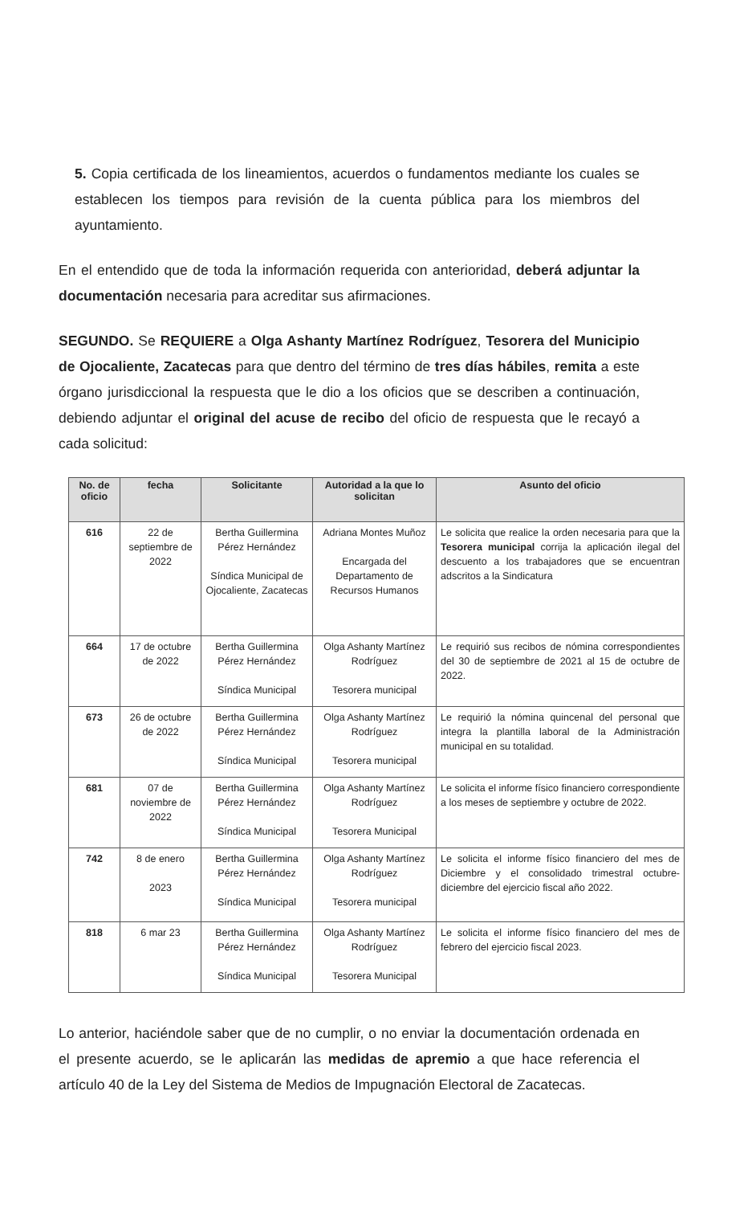5. Copia certificada de los lineamientos, acuerdos o fundamentos mediante los cuales se establecen los tiempos para revisión de la cuenta pública para los miembros del ayuntamiento.
En el entendido que de toda la información requerida con anterioridad, deberá adjuntar la documentación necesaria para acreditar sus afirmaciones.
SEGUNDO. Se REQUIERE a Olga Ashanty Martínez Rodríguez, Tesorera del Municipio de Ojocaliente, Zacatecas para que dentro del término de tres días hábiles, remita a este órgano jurisdiccional la respuesta que le dio a los oficios que se describen a continuación, debiendo adjuntar el original del acuse de recibo del oficio de respuesta que le recayó a cada solicitud:
| No. de oficio | fecha | Solicitante | Autoridad a la que lo solicitan | Asunto del oficio |
| --- | --- | --- | --- | --- |
| 616 | 22 de septiembre de 2022 | Bertha Guillermina Pérez Hernández Síndica Municipal de Ojocaliente, Zacatecas | Adriana Montes Muñoz Encargada del Departamento de Recursos Humanos | Le solicita que realice la orden necesaria para que la Tesorera municipal corrija la aplicación ilegal del descuento a los trabajadores que se encuentran adscritos a la Sindicatura |
| 664 | 17 de octubre de 2022 | Bertha Guillermina Pérez Hernández Síndica Municipal | Olga Ashanty Martínez Rodríguez Tesorera municipal | Le requirió sus recibos de nómina correspondientes del 30 de septiembre de 2021 al 15 de octubre de 2022. |
| 673 | 26 de octubre de 2022 | Bertha Guillermina Pérez Hernández Síndica Municipal | Olga Ashanty Martínez Rodríguez Tesorera municipal | Le requirió la nómina quincenal del personal que integra la plantilla laboral de la Administración municipal en su totalidad. |
| 681 | 07 de noviembre de 2022 | Bertha Guillermina Pérez Hernández Síndica Municipal | Olga Ashanty Martínez Rodríguez Tesorera Municipal | Le solicita el informe físico financiero correspondiente a los meses de septiembre y octubre de 2022. |
| 742 | 8 de enero 2023 | Bertha Guillermina Pérez Hernández Síndica Municipal | Olga Ashanty Martínez Rodríguez Tesorera municipal | Le solicita el informe físico financiero del mes de Diciembre y el consolidado trimestral octubre-diciembre del ejercicio fiscal año 2022. |
| 818 | 6 mar 23 | Bertha Guillermina Pérez Hernández Síndica Municipal | Olga Ashanty Martínez Rodríguez Tesorera Municipal | Le solicita el informe físico financiero del mes de febrero del ejercicio fiscal 2023. |
Lo anterior, haciéndole saber que de no cumplir, o no enviar la documentación ordenada en el presente acuerdo, se le aplicarán las medidas de apremio a que hace referencia el artículo 40 de la Ley del Sistema de Medios de Impugnación Electoral de Zacatecas.